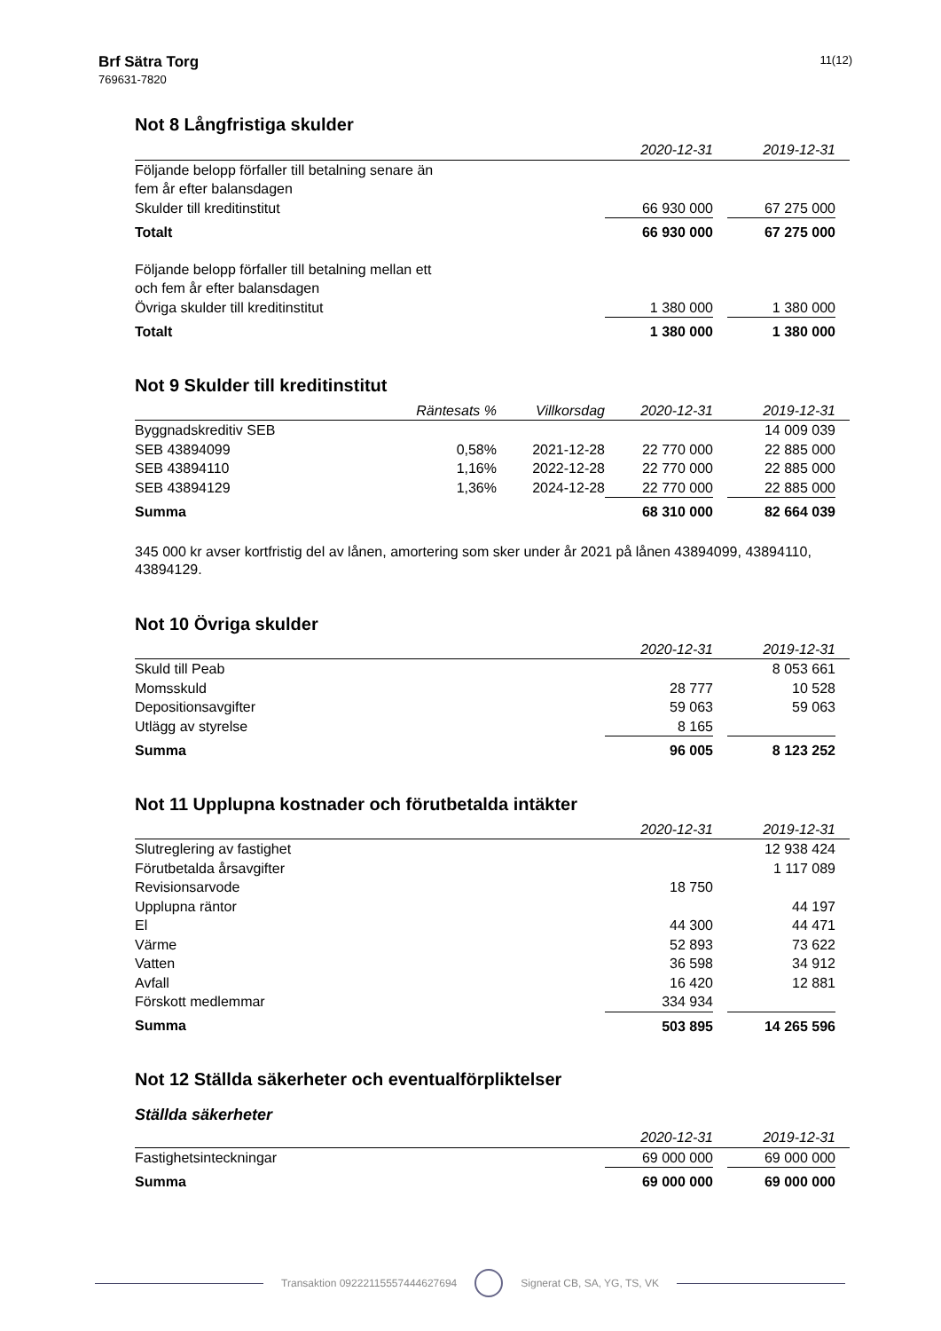Brf Sätra Torg
769631-7820
11(12)
Not 8 Långfristiga skulder
| | 2020-12-31 | | 2019-12-31 | |
| --- | --- | --- | --- | --- |
| Följande belopp förfaller till betalning senare än fem år efter balansdagen | | | | |
| Skulder till kreditinstitut | 66 930 000 | | 67 275 000 | |
| Totalt | 66 930 000 | | 67 275 000 | |
| Följande belopp förfaller till betalning mellan ett och fem år efter balansdagen | | | | |
| Övriga skulder till kreditinstitut | 1 380 000 | | 1 380 000 | |
| Totalt | 1 380 000 | | 1 380 000 | |
Not 9 Skulder till kreditinstitut
| | Räntesats % | Villkorsdag | 2020-12-31 | | 2019-12-31 | |
| --- | --- | --- | --- | --- | --- | --- |
| Byggnadskreditiv SEB | | | | | 14 009 039 | |
| SEB 43894099 | 0,58% | 2021-12-28 | 22 770 000 | | 22 885 000 | |
| SEB 43894110 | 1,16% | 2022-12-28 | 22 770 000 | | 22 885 000 | |
| SEB 43894129 | 1,36% | 2024-12-28 | 22 770 000 | | 22 885 000 | |
| Summa | | | 68 310 000 | | 82 664 039 | |
345 000 kr avser kortfristig del av lånen, amortering som sker under år 2021 på lånen 43894099, 43894110, 43894129.
Not 10 Övriga skulder
| | 2020-12-31 | | 2019-12-31 | |
| --- | --- | --- | --- | --- |
| Skuld till Peab | | | 8 053 661 | |
| Momsskuld | 28 777 | | 10 528 | |
| Depositionsavgifter | 59 063 | | 59 063 | |
| Utlägg av styrelse | 8 165 | | | |
| Summa | 96 005 | | 8 123 252 | |
Not 11 Upplupna kostnader och förutbetalda intäkter
| | 2020-12-31 | | 2019-12-31 | |
| --- | --- | --- | --- | --- |
| Slutreglering av fastighet | | | 12 938 424 | |
| Förutbetalda årsavgifter | | | 1 117 089 | |
| Revisionsarvode | 18 750 | | | |
| Upplupna räntor | | | 44 197 | |
| El | 44 300 | | 44 471 | |
| Värme | 52 893 | | 73 622 | |
| Vatten | 36 598 | | 34 912 | |
| Avfall | 16 420 | | 12 881 | |
| Förskott medlemmar | 334 934 | | | |
| Summa | 503 895 | | 14 265 596 | |
Not 12 Ställda säkerheter och eventualförpliktelser
Ställda säkerheter
| | 2020-12-31 | | 2019-12-31 | |
| --- | --- | --- | --- | --- |
| Fastighetsinteckningar | 69 000 000 | | 69 000 000 | |
| Summa | 69 000 000 | | 69 000 000 | |
Transaktion 09222115557444627694 Signerat CB, SA, YG, TS, VK